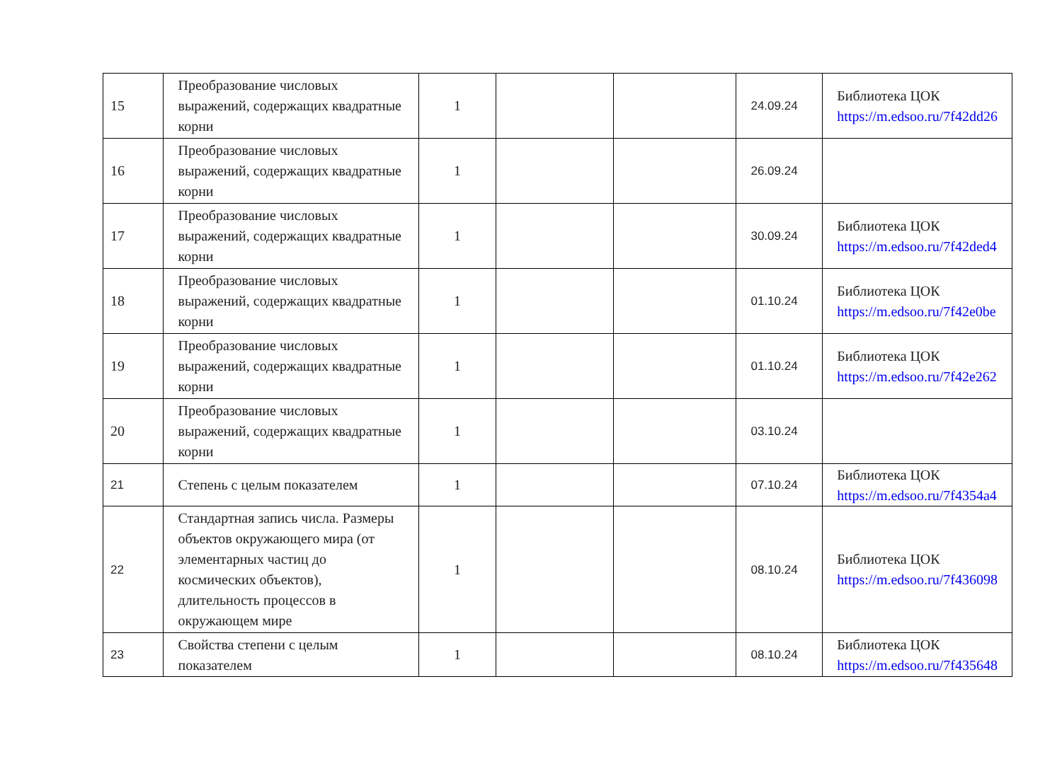| 15 | Преобразование числовых выражений, содержащих квадратные корни | 1 | | | 24.09.24 | Библиотека ЦОК https://m.edsoo.ru/7f42dd26 |
| 16 | Преобразование числовых выражений, содержащих квадратные корни | 1 | | | 26.09.24 | |
| 17 | Преобразование числовых выражений, содержащих квадратные корни | 1 | | | 30.09.24 | Библиотека ЦОК https://m.edsoo.ru/7f42ded4 |
| 18 | Преобразование числовых выражений, содержащих квадратные корни | 1 | | | 01.10.24 | Библиотека ЦОК https://m.edsoo.ru/7f42e0be |
| 19 | Преобразование числовых выражений, содержащих квадратные корни | 1 | | | 01.10.24 | Библиотека ЦОК https://m.edsoo.ru/7f42e262 |
| 20 | Преобразование числовых выражений, содержащих квадратные корни | 1 | | | 03.10.24 | |
| 21 | Степень с целым показателем | 1 | | | 07.10.24 | Библиотека ЦОК https://m.edsoo.ru/7f4354a4 |
| 22 | Стандартная запись числа. Размеры объектов окружающего мира (от элементарных частиц до космических объектов), длительность процессов в окружающем мире | 1 | | | 08.10.24 | Библиотека ЦОК https://m.edsoo.ru/7f436098 |
| 23 | Свойства степени с целым показателем | 1 | | | 08.10.24 | Библиотека ЦОК https://m.edsoo.ru/7f435648 |